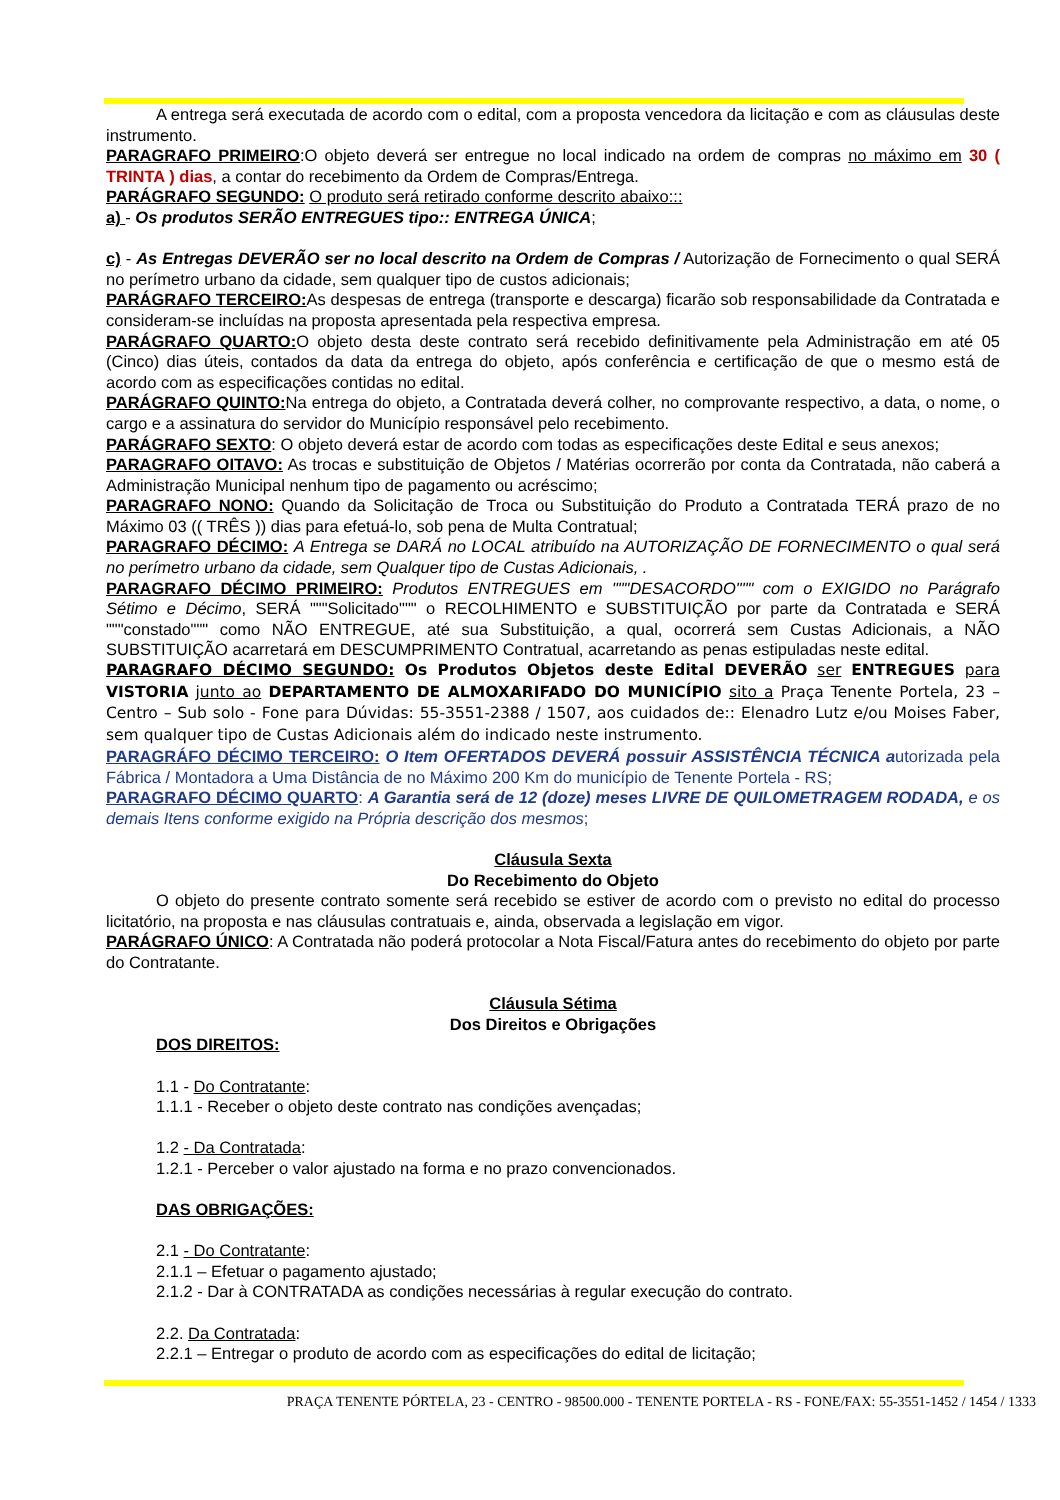A entrega será executada de acordo com o edital, com a proposta vencedora da licitação e com as cláusulas deste instrumento.
PARAGRAFO PRIMEIRO:O objeto deverá ser entregue no local indicado na ordem de compras no máximo em 30 ( TRINTA ) dias, a contar do recebimento da Ordem de Compras/Entrega.
PARÁGRAFO SEGUNDO: O produto será retirado conforme descrito abaixo:::
a) - Os produtos SERÃO ENTREGUES tipo:: ENTREGA ÚNICA;
c) - As Entregas DEVERÃO ser no local descrito na Ordem de Compras / Autorização de Fornecimento o qual SERÁ no perímetro urbano da cidade, sem qualquer tipo de custos adicionais;
PARÁGRAFO TERCEIRO: As despesas de entrega (transporte e descarga) ficarão sob responsabilidade da Contratada e consideram-se incluídas na proposta apresentada pela respectiva empresa.
PARÁGRAFO QUARTO: O objeto desta deste contrato será recebido definitivamente pela Administração em até 05 (Cinco) dias úteis, contados da data da entrega do objeto, após conferência e certificação de que o mesmo está de acordo com as especificações contidas no edital.
PARÁGRAFO QUINTO: Na entrega do objeto, a Contratada deverá colher, no comprovante respectivo, a data, o nome, o cargo e a assinatura do servidor do Município responsável pelo recebimento.
PARÁGRAFO SEXTO: O objeto deverá estar de acordo com todas as especificações deste Edital e seus anexos;
PARAGRAFO OITAVO: As trocas e substituição de Objetos / Matérias ocorrerão por conta da Contratada, não caberá a Administração Municipal nenhum tipo de pagamento ou acréscimo;
PARAGRAFO NONO: Quando da Solicitação de Troca ou Substituição do Produto a Contratada TERÁ prazo de no Máximo 03 (( TRÊS )) dias para efetuá-lo, sob pena de Multa Contratual;
PARAGRAFO DÉCIMO: A Entrega se DARÁ no LOCAL atribuído na AUTORIZAÇÃO DE FORNECIMENTO o qual será no perímetro urbano da cidade, sem Qualquer tipo de Custas Adicionais, .
PARAGRAFO DÉCIMO PRIMEIRO: Produtos ENTREGUES em """DESACORDO""" com o EXIGIDO no Parágrafo Sétimo e Décimo, SERÁ """Solicitado""" o RECOLHIMENTO e SUBSTITUIÇÃO por parte da Contratada e SERÁ """constado""" como NÃO ENTREGUE, até sua Substituição, a qual, ocorrerá sem Custas Adicionais, a NÃO SUBSTITUIÇÃO acarretará em DESCUMPRIMENTO Contratual, acarretando as penas estipuladas neste edital.
PARAGRAFO DÉCIMO SEGUNDO: Os Produtos Objetos deste Edital DEVERÃO ser ENTREGUES para VISTORIA junto ao DEPARTAMENTO DE ALMOXARIFADO DO MUNICÍPIO sito a Praça Tenente Portela, 23 – Centro – Sub solo - Fone para Dúvidas: 55-3551-2388 / 1507, aos cuidados de:: Elenadro Lutz e/ou Moises Faber, sem qualquer tipo de Custas Adicionais além do indicado neste instrumento.
PARAGRÁFO DÉCIMO TERCEIRO: O Item OFERTADOS DEVERÁ possuir ASSISTÊNCIA TÉCNICA autorizada pela Fábrica / Montadora a Uma Distância de no Máximo 200 Km do município de Tenente Portela - RS;
PARAGRAFO DÉCIMO QUARTO: A Garantia será de 12 (doze) meses LIVRE DE QUILOMETRAGEM RODADA, e os demais Itens conforme exigido na Própria descrição dos mesmos;
Cláusula Sexta
Do Recebimento do Objeto
O objeto do presente contrato somente será recebido se estiver de acordo com o previsto no edital do processo licitatório, na proposta e nas cláusulas contratuais e, ainda, observada a legislação em vigor.
PARÁGRAFO ÚNICO: A Contratada não poderá protocolar a Nota Fiscal/Fatura antes do recebimento do objeto por parte do Contratante.
Cláusula Sétima
Dos Direitos e Obrigações
DOS DIREITOS:
1.1 - Do Contratante:
1.1.1 - Receber o objeto deste contrato nas condições avençadas;
1.2 - Da Contratada:
1.2.1 - Perceber o valor ajustado na forma e no prazo convencionados.
DAS OBRIGAÇÕES:
2.1 - Do Contratante:
2.1.1 – Efetuar o pagamento ajustado;
2.1.2 - Dar à CONTRATADA as condições necessárias à regular execução do contrato.
2.2. Da Contratada:
2.2.1 – Entregar o produto de acordo com as especificações do edital de licitação;
PRAÇA TENENTE PÓRTELA, 23 - CENTRO - 98500.000 - TENENTE PORTELA - RS - FONE/FAX: 55-3551-1452 / 1454 / 1333